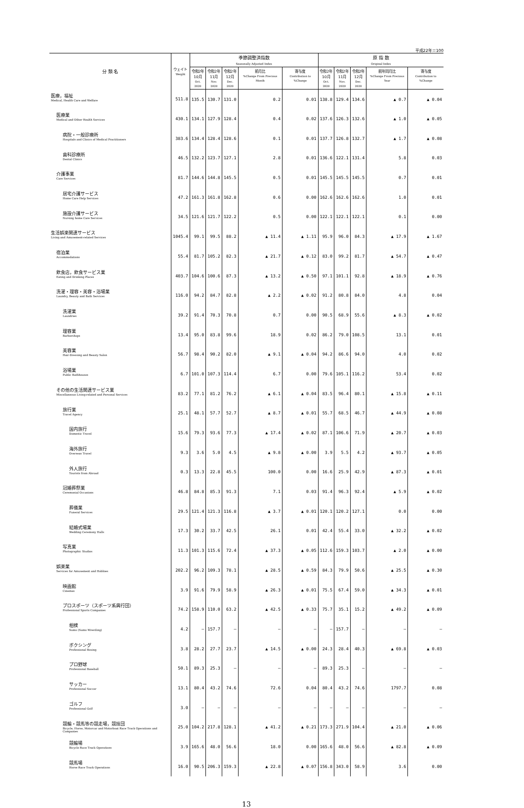平成22年＝100
| 分 類 名 | ウェイト Weight | 季節調整済指数 Seasonally Adjusted Index | | | | | 原 指 数 Original Index | | | | |
| --- | --- | --- | --- | --- | --- | --- | --- | --- | --- | --- | --- |
| | | 令和2年 10月 Oct. 2020 | 令和2年 11月 Nov. 2020 | 令和2年 12月 Dec. 2020 | 前月比 %Change From Previous Month | 寄与度 Contribution to %Change | 令和2年 10月 Oct. 2020 | 令和2年 11月 Nov. 2020 | 令和2年 12月 Dec. 2020 | 前年同月比 %Change From Previous Year | 寄与度 Contribution to %Change |
| 医療，福祉 Medical, Health Care and Welfare | 511.8 | 135.5 | 130.7 | 131.0 | 0.2 | 0.01 | 138.8 | 129.4 | 134.6 | ▲ 0.7 | ▲ 0.04 |
| 医療業 Medical and Other Health Services | 430.1 | 134.1 | 127.9 | 128.4 | 0.4 | 0.02 | 137.6 | 126.3 | 132.6 | ▲ 1.0 | ▲ 0.05 |
| 病院・一般診療所 Hospitals and Clinics of Medical Practitioners | 383.6 | 134.4 | 128.4 | 128.6 | 0.1 | 0.01 | 137.7 | 126.8 | 132.7 | ▲ 1.7 | ▲ 0.08 |
| 歯科診療所 Dental Clinics | 46.5 | 132.2 | 123.7 | 127.1 | 2.8 | 0.01 | 136.6 | 122.1 | 131.4 | 5.8 | 0.03 |
| 介護事業 Care Services | 81.7 | 144.6 | 144.8 | 145.5 | 0.5 | 0.01 | 145.5 | 145.5 | 145.5 | 0.7 | 0.01 |
| 居宅介護サービス Home Care Help Services | 47.2 | 161.3 | 161.8 | 162.8 | 0.6 | 0.00 | 162.6 | 162.6 | 162.6 | 1.0 | 0.01 |
| 施設介護サービス Nursing home Care Services | 34.5 | 121.6 | 121.7 | 122.2 | 0.5 | 0.00 | 122.1 | 122.1 | 122.1 | 0.1 | 0.00 |
| 生活娯楽関連サービス Living and Amusement-related Services | 1045.4 | 99.1 | 99.5 | 88.2 | ▲ 11.4 | ▲ 1.11 | 95.9 | 96.0 | 84.3 | ▲ 17.9 | ▲ 1.67 |
| 宿泊業 Accommodations | 55.4 | 81.7 | 105.2 | 82.3 | ▲ 21.7 | ▲ 0.12 | 83.0 | 99.2 | 81.7 | ▲ 54.7 | ▲ 0.47 |
| 飲食店，飲食サービス業 Eating and Drinking Places | 403.7 | 104.6 | 100.6 | 87.3 | ▲ 13.2 | ▲ 0.50 | 97.1 | 101.1 | 92.8 | ▲ 18.9 | ▲ 0.76 |
| 洗濯・理容・美容・浴場業 Laundry, Beauty and Bath Services | 116.0 | 94.2 | 84.7 | 82.8 | ▲ 2.2 | ▲ 0.02 | 91.2 | 80.8 | 84.0 | 4.8 | 0.04 |
| 洗濯業 Laundries | 39.2 | 91.4 | 70.3 | 70.8 | 0.7 | 0.00 | 90.5 | 68.9 | 55.6 | ▲ 8.3 | ▲ 0.02 |
| 理容業 Barbershops | 13.4 | 95.0 | 83.8 | 99.6 | 18.9 | 0.02 | 86.2 | 79.0 | 108.5 | 13.1 | 0.01 |
| 美容業 Hair-Dressing and Beauty Salon | 56.7 | 98.4 | 90.2 | 82.0 | ▲ 9.1 | ▲ 0.04 | 94.2 | 86.6 | 94.0 | 4.0 | 0.02 |
| 浴場業 Public Bathhouses | 6.7 | 101.0 | 107.3 | 114.4 | 6.7 | 0.00 | 79.6 | 105.1 | 116.2 | 53.4 | 0.02 |
| その他の生活関連サービス業 Miscellaneous Living-related and Personal Services | 83.2 | 77.1 | 81.2 | 76.2 | ▲ 6.1 | ▲ 0.04 | 83.5 | 96.4 | 80.1 | ▲ 15.8 | ▲ 0.11 |
| 旅行業 Travel Agency | 25.1 | 48.1 | 57.7 | 52.7 | ▲ 8.7 | ▲ 0.01 | 55.7 | 68.5 | 46.7 | ▲ 44.9 | ▲ 0.08 |
| 国内旅行 Domestic Travel | 15.6 | 79.3 | 93.6 | 77.3 | ▲ 17.4 | ▲ 0.02 | 87.1 | 106.6 | 71.9 | ▲ 20.7 | ▲ 0.03 |
| 海外旅行 Overseas Travel | 9.3 | 3.6 | 5.0 | 4.5 | ▲ 9.8 | ▲ 0.00 | 3.9 | 5.5 | 4.2 | ▲ 93.7 | ▲ 0.05 |
| 外人旅行 Tourists from Abroad | 0.3 | 13.3 | 22.8 | 45.5 | 100.0 | 0.00 | 16.6 | 25.9 | 42.9 | ▲ 87.3 | ▲ 0.01 |
| 冠婚葬祭業 Ceremonial Occasions | 46.8 | 84.8 | 85.3 | 91.3 | 7.1 | 0.03 | 91.4 | 96.3 | 92.4 | ▲ 5.9 | ▲ 0.02 |
| 葬儀業 Funeral Services | 29.5 | 121.4 | 121.3 | 116.8 | ▲ 3.7 | ▲ 0.01 | 120.1 | 120.2 | 127.1 | 0.0 | 0.00 |
| 結婚式場業 Wedding Ceremony Halls | 17.3 | 30.2 | 33.7 | 42.5 | 26.1 | 0.01 | 42.4 | 55.4 | 33.0 | ▲ 32.2 | ▲ 0.02 |
| 写真業 Photographic Studios | 11.3 | 101.3 | 115.6 | 72.4 | ▲ 37.3 | ▲ 0.05 | 112.6 | 159.3 | 103.7 | ▲ 2.0 | ▲ 0.00 |
| 娯楽業 Services for Amusement and Hobbies | 202.2 | 96.2 | 109.3 | 78.1 | ▲ 28.5 | ▲ 0.59 | 84.3 | 79.9 | 50.6 | ▲ 25.5 | ▲ 0.30 |
| 映画館 Cinemas | 3.9 | 91.6 | 79.9 | 58.9 | ▲ 26.3 | ▲ 0.01 | 75.5 | 67.4 | 59.0 | ▲ 34.3 | ▲ 0.01 |
| プロスポーツ（スポーツ系興行団） Professional Sports Companies | 74.2 | 158.9 | 110.0 | 63.2 | ▲ 42.5 | ▲ 0.33 | 75.7 | 35.1 | 15.2 | ▲ 49.2 | ▲ 0.09 |
| 相撲 Sumo (Sumo Wrestling) | 4.2 | — | 157.7 | — | — | — | — | 157.7 | — | — | — |
| ボクシング Professional Boxing | 3.8 | 28.2 | 27.7 | 23.7 | ▲ 14.5 | ▲ 0.00 | 24.3 | 28.4 | 40.3 | ▲ 69.8 | ▲ 0.03 |
| プロ野球 Professional Baseball | 50.1 | 89.3 | 25.3 | — | — | — | 89.3 | 25.3 | — | — | — |
| サッカー Professional Soccer | 13.1 | 80.4 | 43.2 | 74.6 | 72.6 | 0.04 | 80.4 | 43.2 | 74.6 | 1797.7 | 0.08 |
| ゴルフ Professional Golf | 3.0 | — | — | — | — | — | — | — | — | — | — |
| 競輪・競馬等の競走場，競技団 Bicycle, Horse, Motorcar and Motorboat Race Track Operations and Companies | 25.0 | 104.2 | 217.8 | 128.1 | ▲ 41.2 | ▲ 0.21 | 173.3 | 271.9 | 104.4 | ▲ 21.0 | ▲ 0.06 |
| 競輪場 Bicycle Race Track Operations | 3.9 | 165.6 | 48.0 | 56.6 | 18.0 | 0.00 | 165.6 | 48.0 | 56.6 | ▲ 82.8 | ▲ 0.09 |
| 競馬場 Horse Race Track Operations | 16.0 | 90.5 | 206.3 | 159.3 | ▲ 22.8 | ▲ 0.07 | 156.8 | 343.0 | 58.9 | 3.6 | 0.00 |
13